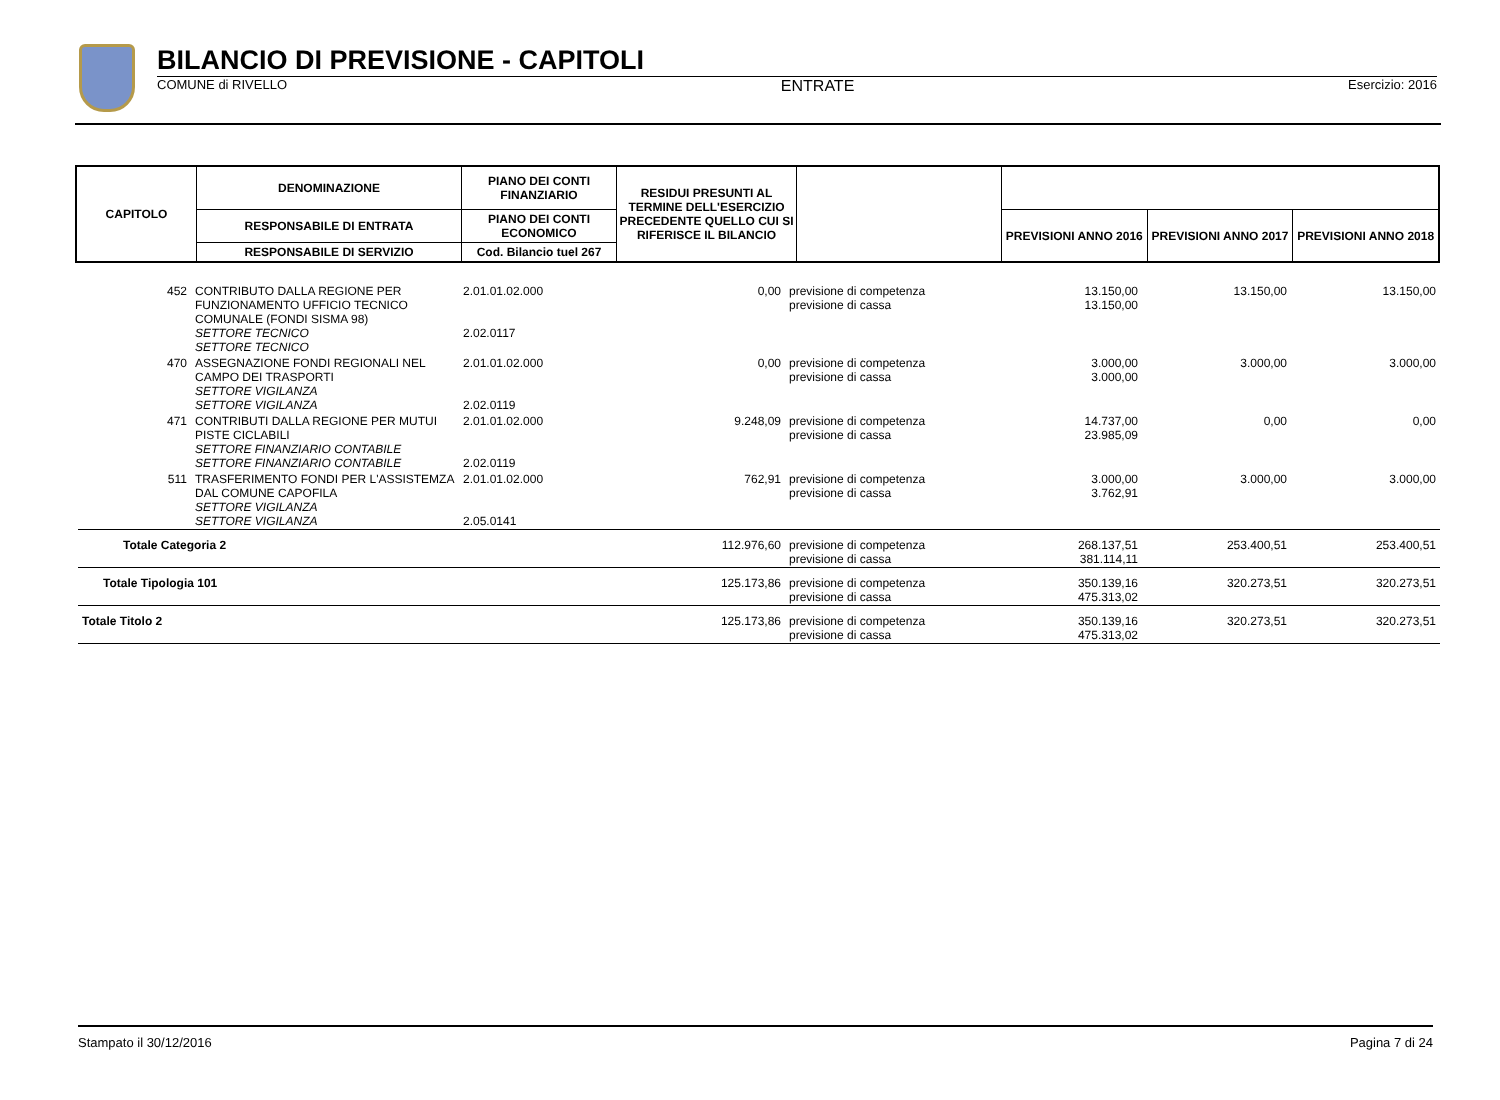BILANCIO DI PREVISIONE - CAPITOLI
COMUNE di RIVELLO ENTRATE Esercizio: 2016
| CAPITOLO | DENOMINAZIONE | PIANO DEI CONTI FINANZIARIO | RESIDUI PRESUNTI AL TERMINE DELL'ESERCIZIO PRECEDENTE QUELLO CUI SI RIFERISCE IL BILANCIO | | | | |
| | RESPONSABILE DI ENTRATA | PIANO DEI CONTI ECONOMICO | | | PREVISIONI ANNO 2016 | PREVISIONI ANNO 2017 | PREVISIONI ANNO 2018 |
| | RESPONSABILE DI SERVIZIO | Cod. Bilancio tuel 267 | | | | | |
| 452 | CONTRIBUTO DALLA REGIONE PER FUNZIONAMENTO UFFICIO TECNICO COMUNALE (FONDI SISMA 98) SETTORE TECNICO SETTORE TECNICO | 2.01.01.02.000 2.02.0117 | 0,00 | previsione di competenza previsione di cassa | 13.150,00 13.150,00 | 13.150,00 | 13.150,00 |
| 470 | ASSEGNAZIONE FONDI REGIONALI NEL CAMPO DEI TRASPORTI SETTORE VIGILANZA SETTORE VIGILANZA | 2.01.01.02.000 2.02.0119 | 0,00 | previsione di competenza previsione di cassa | 3.000,00 3.000,00 | 3.000,00 | 3.000,00 |
| 471 | CONTRIBUTI DALLA REGIONE PER MUTUI PISTE CICLABILI SETTORE FINANZIARIO CONTABILE SETTORE FINANZIARIO CONTABILE | 2.01.01.02.000 2.02.0119 | 9.248,09 | previsione di competenza previsione di cassa | 14.737,00 23.985,09 | 0,00 | 0,00 |
| 511 | TRASFERIMENTO FONDI PER L'ASSISTEMZA DAL COMUNE CAPOFILA SETTORE VIGILANZA SETTORE VIGILANZA | 2.01.01.02.000 2.05.0141 | 762,91 | previsione di competenza previsione di cassa | 3.000,00 3.762,91 | 3.000,00 | 3.000,00 |
| Totale Categoria 2 | | | 112.976,60 | previsione di competenza previsione di cassa | 268.137,51 381.114,11 | 253.400,51 | 253.400,51 |
| Totale Tipologia 101 | | | 125.173,86 | previsione di competenza previsione di cassa | 350.139,16 475.313,02 | 320.273,51 | 320.273,51 |
| Totale Titolo 2 | | | 125.173,86 | previsione di competenza previsione di cassa | 350.139,16 475.313,02 | 320.273,51 | 320.273,51 |
Stampato il 30/12/2016 Pagina 7 di 24